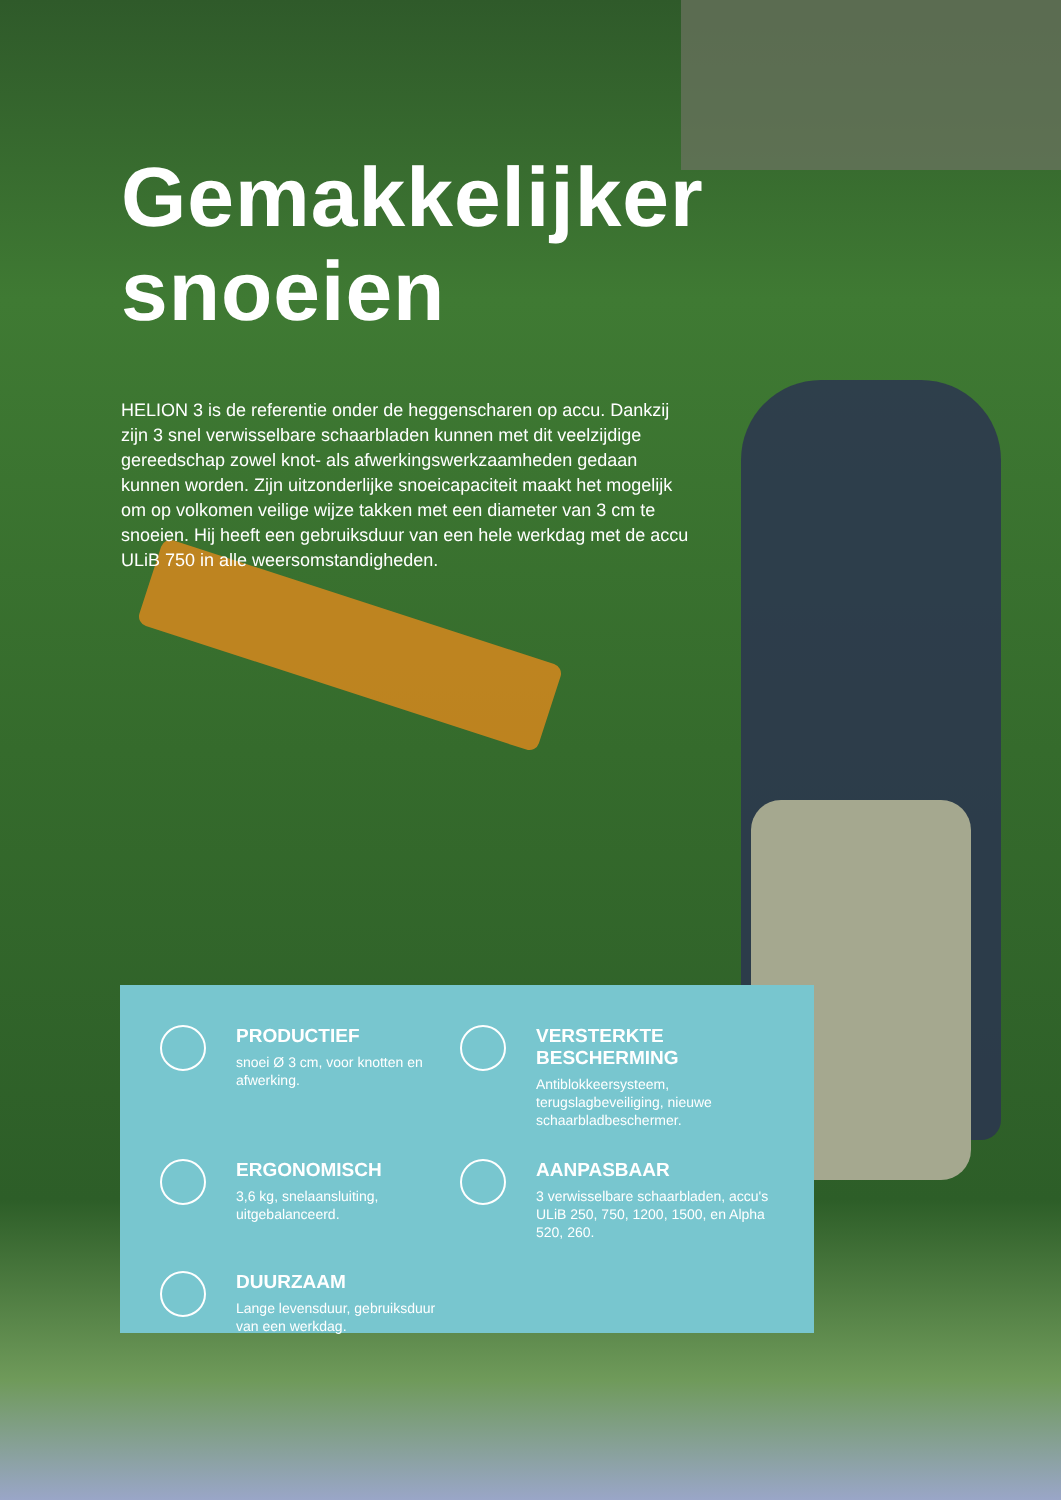Gemakkelijker
snoeien
HELION 3 is de referentie onder de heggenscharen op accu. Dankzij zijn 3 snel verwisselbare schaarbladen kunnen met dit veelzijdige gereedschap zowel knot- als afwerkingswerkzaamheden gedaan kunnen worden. Zijn uitzonderlijke snoeicapaciteit maakt het mogelijk om op volkomen veilige wijze takken met een diameter van 3 cm te snoeien. Hij heeft een gebruiksduur van een hele werkdag met de accu ULiB 750 in alle weersomstandigheden.
PRODUCTIEF
snoei Ø 3 cm, voor knotten en afwerking.
VERSTERKTE BESCHERMING
Antiblokkeersysteem, terugslagbeveiliging, nieuwe schaarbladbeschermer.
ERGONOMISCH
3,6 kg, snelaansluiting, uitgebalanceerd.
AANPASBAAR
3 verwisselbare schaarbladen, accu's ULiB 250, 750, 1200, 1500, en Alpha 520, 260.
DUURZAAM
Lange levensduur, gebruiksduur van een werkdag.